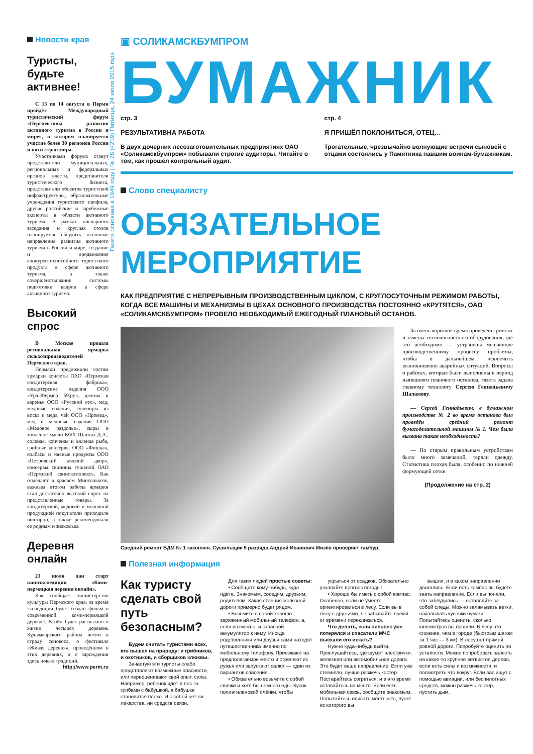Новости края
Туристы, будьте активнее!
С 13 по 14 августа в Перми пройдёт Международный туристический форум «Перспективы развития активного туризма в России и мире», в котором планируется участие более 30 регионов России и пяти стран мира.
Участниками форума станут представители муниципальных, региональных и федеральных органов власти, представители туристического бизнеса, представители объектов туристской инфраструктуры, образовательные учреждения туристского профиля, другие российские и зарубежные эксперты в области активного туризма. В рамках пленарного заседания и круглых столов планируется обсудить основные направления развития активного туризма в России и мире, создание и продвижение конкурентоспособного туристского продукта в сфере активного туризма, а также совершенствование системы подготовки кадров в сфере активного туризма.
Высокий спрос
В Москве прошла региональная ярмарка сельхозпроизводителей Пермского края.
Пермяки предложили гостям ярмарки конфеты ОАО «Пермская кондитерская фабрика», кондитерские изделия ООО «УралФермер 59.ру», джемы и варенье ООО «Русский лес», мед, медовые изделия, сувениры из воска и меда, чай ООО «Промед», мед и медовые изделия ООО «Медовое раздолье», сыры и топленое масло КФХ Шатова Д.А., соленая, копченая и вяленая рыба, грибные консервы ООО «Фишка», колбасы и мясные продукты ООО «Петровский мясной двор», консервы свинины тушеной ОАО «Пермский свинокомплекс». Как отмечают в краевом Минсельхозе, важным итогом работы ярмарки стал достаточно высокий спрос на представленные товары. За кондитерской, медовой и молочной продукцией покупатели приходили повторно, а также рекомендовали ее родным и знакомым.
Деревня онлайн
21 июля дан старт киноэкспедиции «Коми-пермяцкая деревня онлайн».
Как сообщает министерство культуры Пермского края, за время экспедиции будет создан фильм о современной коми-пермяцкой деревне. В нём будет рассказано о жизни четырёх деревень Кудымкарского района летом в страду сенокоса, о фестивале «Живая деревня», проведённом в этих деревнях, и о зарождении здесь новых традиций.
http://www.perm.ru
Газета основана в 1949 году | № 28 (4219) Пятница, 24 июля 2015 года
▣ СОЛИКАМСКБУМПРОМ
БУМАЖНИК
стр. 3
РЕЗУЛЬТАТИВНА РАБОТА
В двух дочерних лесозаготовительных предприятиях ОАО «Соликамскбумпром» побывали строгие аудиторы. Читайте о том, как прошёл контрольный аудит.
стр. 4
Я ПРИШЁЛ ПОКЛОНИТЬСЯ, ОТЕЦ…
Трогательные, чрезвычайно волнующие встречи сыновей с отцами состоялись у Памятника павшим воинам-бумажникам.
Слово специалисту
ОБЯЗАТЕЛЬНОЕ
МЕРОПРИЯТИЕ
КАК ПРЕДПРИЯТИЕ С НЕПРЕРЫВНЫМ ПРОИЗВОДСТВЕННЫМ ЦИКЛОМ, С КРУГЛОСУТОЧНЫМ РЕЖИМОМ РАБОТЫ, КОГДА ВСЕ МАШИНЫ И МЕХАНИЗМЫ В ЦЕХАХ ОСНОВНОГО ПРОИЗВОДСТВА ПОСТОЯННО «КРУТЯТСЯ», ОАО «СОЛИКАМСКБУМПРОМ» ПРОВЕЛО НЕОБХОДИМЫЙ ЕЖЕГОДНЫЙ ПЛАНОВЫЙ ОСТАНОВ.
Средний ремонт БДМ № 1 закончен. Сушильщик 5 разряда Андрей Иванович Мизёв проверяет тамбур.
За очень короткое время проведены ремонт и замены технологического оборудования, где это необходимо — устранены мешающие производственному процессу проблемы, чтобы в дальнейшем исключить возникновение аварийных ситуаций. Вопросы о работах, которые были выполнены в период нынешнего планового останова, газета задала главному технологу Сергею Геннадьевичу Шаламову.
— Сергей Геннадьевич, в бумажном производстве № 2 во время останова был проведён средний ремонт бумагоделательной машины № 1. Чем была вызвана такая необходимость?
— По старым правильным устройствам было много замечаний, теряли одежду. Статистика плохая была, особенно по нижней формующей сетке.
(Продолжение на стр. 2)
Полезная информация
Как туристу сделать свой путь безопасным?
Будем считать туристами всех, кто вышел на природу: и грибников, и охотников, и сборщиков клюквы.
Зачастую эти туристы слабо представляют возможные опасности, или переоценивают свой опыт, силы. Например, ребенок идёт в лес за грибами с бабушкой, а бабушке становится плохо. И с собой нет ни лекарства, ни средств связи.
Для таких людей простые советы:
• Сообщите кому-нибудь, куда идёте. Знакомым, соседям, друзьям, родителям. Какая станция железной дороги примерно будет рядом.
• Возьмите с собой хорошо заряженный мобильный телефон, а, если возможно, и запасной аккумулятор к нему. Иногда родственники или друзья сами находят путешественника именно по мобильному телефону. Приезжают на предполагаемое место и стреляют из ружья или запускают салют — один из вариантов спасения.
• Обязательно возьмите с собой спички и хотя бы немного еды. Кусок полиэтиленовой плёнки, чтобы
укрыться от осадков. Обязательно узнавайте прогноз погоды!
• Хорошо бы иметь с собой компас. Особенно, если не умеете ориентироваться в лесу. Если вы в лесу с друзьями, не забывайте время от времени перекликаться.
Что делать, если человек уже потерялся и спасатели МЧС выехали его искать?
Нужно куда-нибудь выйти. Прислушайтесь, где шумят электрички, железная или автомобильная дорога. Это будет ваше направление. Если уже стемнело, лучше разжечь костер. Постарайтесь согреться, и в это время оставайтесь на месте. Если есть мобильная связь, сообщите знакомым. Попытайтесь описать местность, пункт из которого вы
вышли, и в каком направлении двигались. Если есть компас вы будете знать направление. Если вы поняли, что заблудились — оставляйте за собой следы. Можно заламывать ветки, накалывать кусочки бумаги. Попытайтесь оценить, сколько километров вы прошли. В лесу это сложнее, чем в городе (быстрым шагом за 1 час — 3 км). В лесу нет прямой ровной дороги. Попробуйте оценить по усталости. Можно попробовать залезть на какое-то крупное ветвистое дерево, если есть силы и возможности, и посмотреть что вокруг. Если вас ищут с помощью авиации, или беспилотных средств, можно разжечь костер, пустить дым.